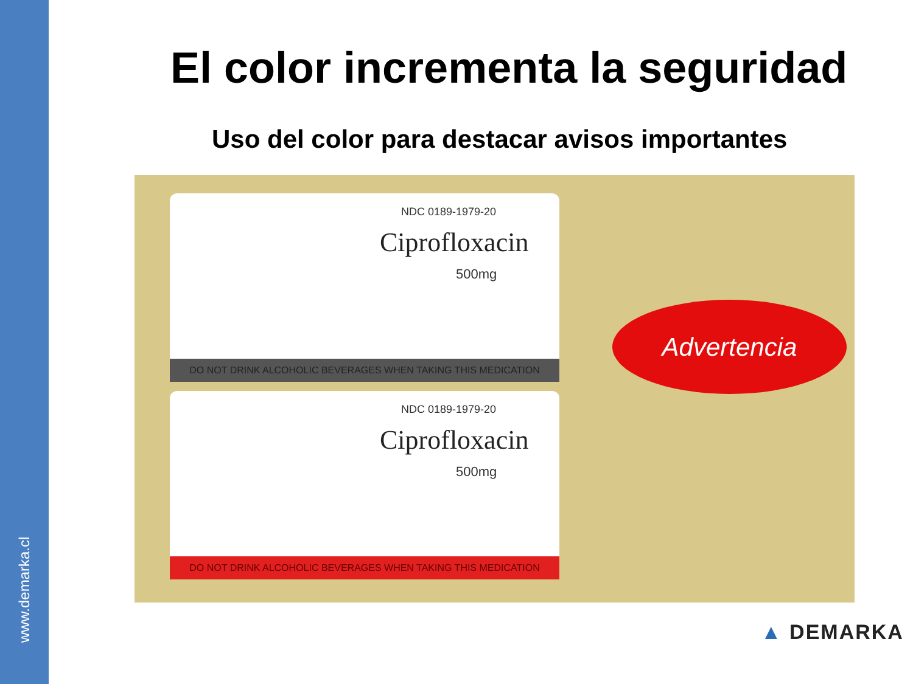www.demarka.cl
El color incrementa la seguridad
Uso del color para destacar avisos importantes
NDC 0189-1979-20
Ciprofloxacin
500mg
DO NOT DRINK ALCOHOLIC BEVERAGES WHEN TAKING THIS MEDICATION
NDC 0189-1979-20
Ciprofloxacin
500mg
DO NOT DRINK ALCOHOLIC BEVERAGES WHEN TAKING THIS MEDICATION
Advertencia
▲ DEMARKA